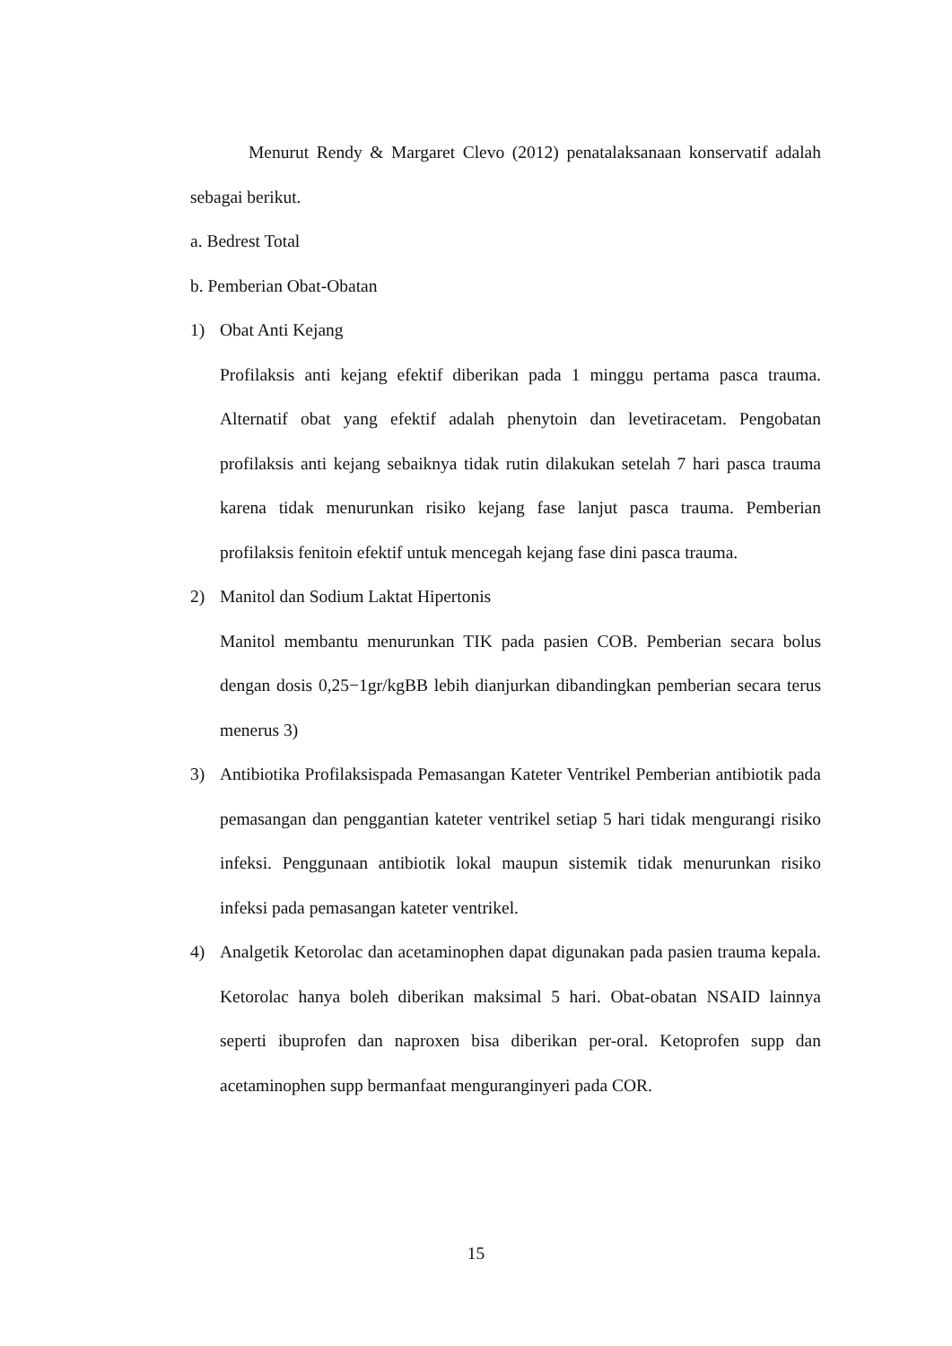Menurut Rendy & Margaret Clevo (2012) penatalaksanaan konservatif adalah sebagai berikut.
a. Bedrest Total
b. Pemberian Obat-Obatan
1) Obat Anti Kejang
Profilaksis anti kejang efektif diberikan pada 1 minggu pertama pasca trauma. Alternatif obat yang efektif adalah phenytoin dan levetiracetam. Pengobatan profilaksis anti kejang sebaiknya tidak rutin dilakukan setelah 7 hari pasca trauma karena tidak menurunkan risiko kejang fase lanjut pasca trauma. Pemberian profilaksis fenitoin efektif untuk mencegah kejang fase dini pasca trauma.
2) Manitol dan Sodium Laktat Hipertonis
Manitol membantu menurunkan TIK pada pasien COB. Pemberian secara bolus dengan dosis 0,25−1gr/kgBB lebih dianjurkan dibandingkan pemberian secara terus menerus 3)
3) Antibiotika Profilaksispada Pemasangan Kateter Ventrikel Pemberian antibiotik pada pemasangan dan penggantian kateter ventrikel setiap 5 hari tidak mengurangi risiko infeksi. Penggunaan antibiotik lokal maupun sistemik tidak menurunkan risiko infeksi pada pemasangan kateter ventrikel.
4) Analgetik Ketorolac dan acetaminophen dapat digunakan pada pasien trauma kepala. Ketorolac hanya boleh diberikan maksimal 5 hari. Obat-obatan NSAID lainnya seperti ibuprofen dan naproxen bisa diberikan per-oral. Ketoprofen supp dan acetaminophen supp bermanfaat menguranginyeri pada COR.
15